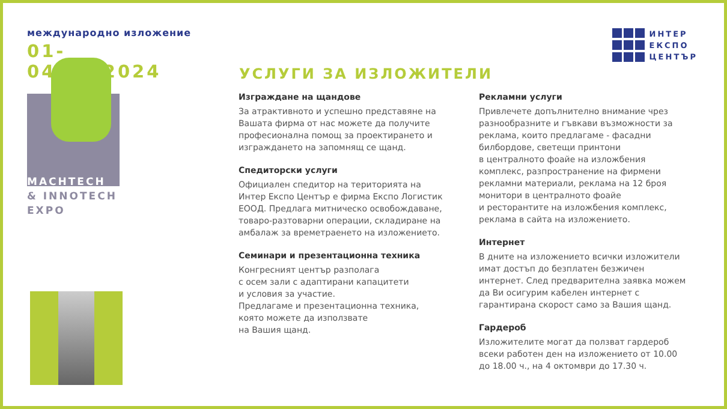международно изложение
01-04.10.2024
MACHTECH
& INNOTECH
EXPO
ИНТЕР
ЕКСПО
ЦЕНТЪР
УСЛУГИ ЗА ИЗЛОЖИТЕЛИ
Изграждане на щандове
За атрактивното и успешно представяне на Вашата фирма от нас можете да получите професионална помощ за проектирането и изграждането на запомнящ се щанд.
Спедиторски услуги
Официален спедитор на територията на Интер Експо Център е фирма Експо Логистик ЕООД. Предлага митническо освобождаване, товаро-разтоварни операции, складиране на амбалаж за времетраенето на изложението.
Семинари и презентационна техника
Конгресният център разполага
с осем зали с адаптирани капацитети
и условия за участие.
Предлагаме и презентационна техника,
която можете да използвате
на Вашия щанд.
Рекламни услуги
Привлечете допълнително внимание чрез разнообразните и гъвкави възможности за реклама, които предлагаме - фасадни билбордове, светещи принтони
в централното фоайе на изложбения комплекс, разпространение на фирмени рекламни материали, реклама на 12 броя монитори в централното фоайе
и ресторантите на изложбения комплекс, реклама в сайта на изложението.
Интернет
В дните на изложението всички изложители имат достъп до безплатен безжичен интернет. След предварителна заявка можем да Ви осигурим кабелен интернет с гарантирана скорост само за Вашия щанд.
Гардероб
Изложителите могат да ползват гардероб всеки работен ден на изложението от 10.00 до 18.00 ч., на 4 октомври до 17.30 ч.